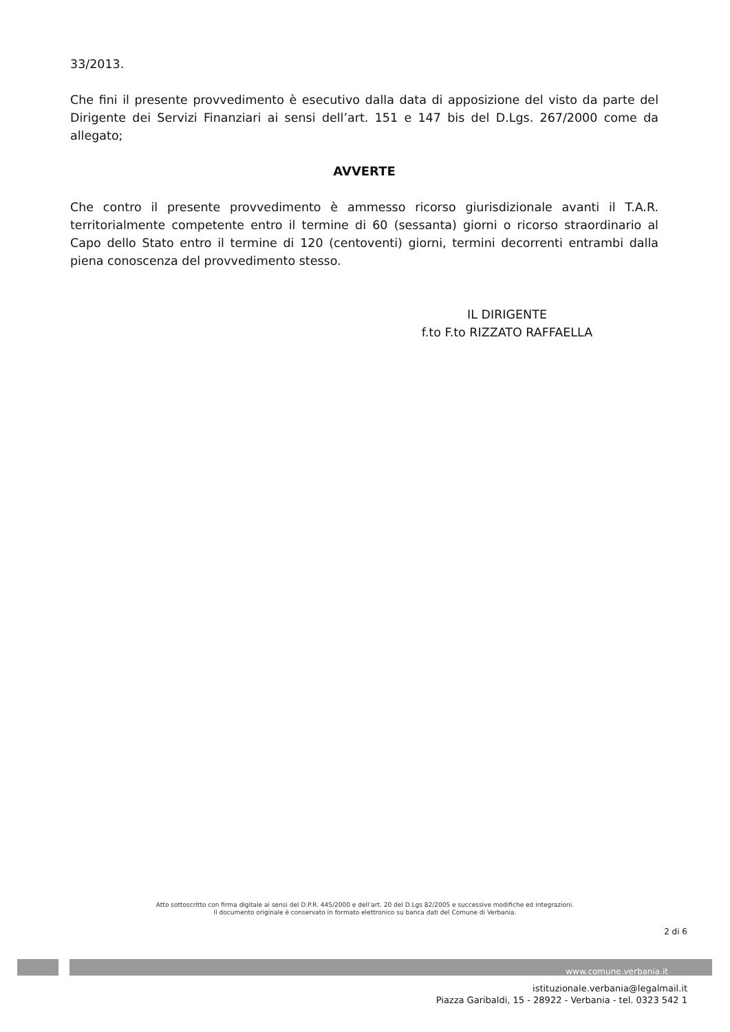33/2013.
Che fini il presente provvedimento è esecutivo dalla data di apposizione del visto da parte del Dirigente dei Servizi Finanziari ai sensi dell’art. 151 e 147 bis del D.Lgs. 267/2000 come da allegato;
AVVERTE
Che contro il presente provvedimento è ammesso ricorso giurisdizionale avanti il T.A.R. territorialmente competente entro il termine di 60 (sessanta) giorni o ricorso straordinario al Capo dello Stato entro il termine di 120 (centoventi) giorni, termini decorrenti entrambi dalla piena conoscenza del provvedimento stesso.
IL DIRIGENTE
f.to F.to RIZZATO RAFFAELLA
Atto sottoscritto con firma digitale ai sensi del D.P.R. 445/2000 e dell’art. 20 del D.Lgs 82/2005 e successive modifiche ed integrazioni.
Il documento originale è conservato in formato elettronico su banca dati del Comune di Verbania.
2 di 6
www.comune.verbania.it
istituzionale.verbania@legalmail.it
Piazza Garibaldi, 15 - 28922 - Verbania - tel. 0323 542 1